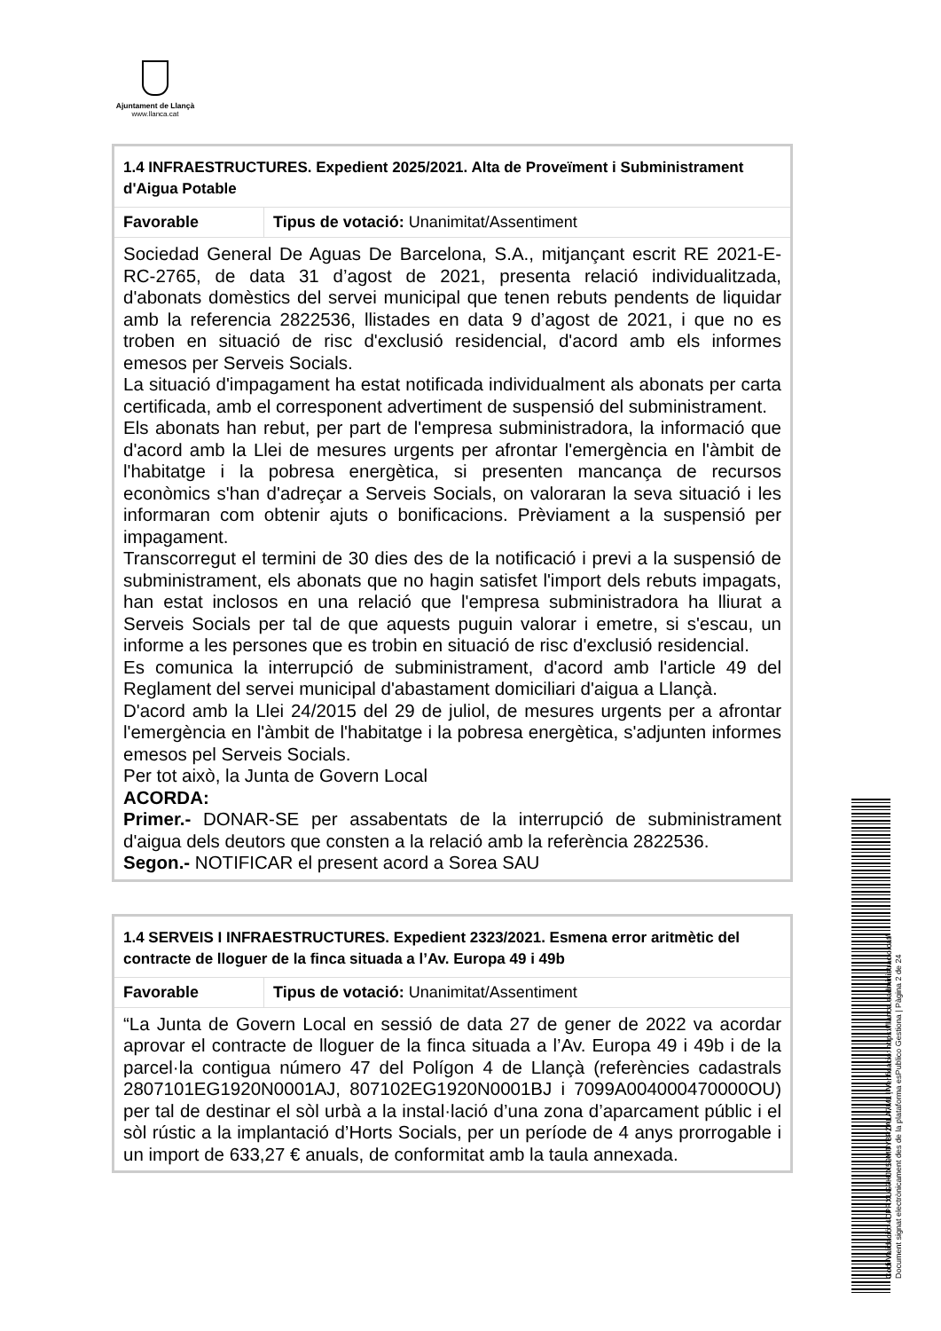Ajuntament de Llançà
www.llanca.cat
| 1.4 INFRAESTRUCTURES. Expedient 2025/2021. Alta de Proveïment i Subministrament d'Aigua Potable | |
| Favorable | Tipus de votació: Unanimitat/Assentiment |
| Sociedad General De Aguas De Barcelona, S.A., mitjançant escrit RE 2021-E-RC-2765, de data 31 d’agost de 2021, presenta relació individualitzada, d'abonats domèstics del servei municipal que tenen rebuts pendents de liquidar amb la referencia 2822536, llistades en data 9 d’agost de 2021, i que no es troben en situació de risc d'exclusió residencial, d'acord amb els informes emesos per Serveis Socials. La situació d'impagament ha estat notificada individualment als abonats per carta certificada, amb el corresponent advertiment de suspensió del subministrament. Els abonats han rebut, per part de l'empresa subministradora, la informació que d'acord amb la Llei de mesures urgents per afrontar l'emergència en l'àmbit de l'habitatge i la pobresa energètica, si presenten mancança de recursos econòmics s'han d'adreçar a Serveis Socials, on valoraran la seva situació i les informaran com obtenir ajuts o bonificacions. Prèviament a la suspensió per impagament. Transcorregut el termini de 30 dies des de la notificació i previ a la suspensió de subministrament, els abonats que no hagin satisfet l'import dels rebuts impagats, han estat inclosos en una relació que l'empresa subministradora ha lliurat a Serveis Socials per tal de que aquests puguin valorar i emetre, si s'escau, un informe a les persones que es trobin en situació de risc d'exclusió residencial. Es comunica la interrupció de subministrament, d'acord amb l'article 49 del Reglament del servei municipal d'abastament domiciliari d'aigua a Llançà. D'acord amb la Llei 24/2015 del 29 de juliol, de mesures urgents per a afrontar l'emergència en l'àmbit de l'habitatge i la pobresa energètica, s'adjunten informes emesos pel Serveis Socials. Per tot això, la Junta de Govern Local ACORDA: Primer.- DONAR-SE per assabentats de la interrupció de subministrament d'aigua dels deutors que consten a la relació amb la referència 2822536. Segon.- NOTIFICAR el present acord a Sorea SAU | |
| 1.4 SERVEIS I INFRAESTRUCTURES. Expedient 2323/2021. Esmena error aritmètic del contracte de lloguer de la finca situada a l’Av. Europa 49 i 49b | |
| Favorable | Tipus de votació: Unanimitat/Assentiment |
| “La Junta de Govern Local en sessió de data 27 de gener de 2022 va acordar aprovar el contracte de lloguer de la finca situada a l’Av. Europa 49 i 49b i de la parcel·la contigua número 47 del Polígon 4 de Llançà (referències cadastrals 2807101EG1920N0001AJ, 807102EG1920N0001BJ i 7099A004000470000OU) per tal de destinar el sòl urbà a la instal·lació d’una zona d’aparcament públic i el sòl rústic a la implantació d’Horts Socials, per un període de 4 anys prorrogable i un import de 633,27 € anuals, de conformitat amb la taula annexada. | |
Codi Validació: 4CPRXLG7HJX59MTY3PZALA7ML | Verificació: https://llanca.eadministracio.cat/
Document signat electrònicament des de la plataforma esPublico Gestiona | Pàgina 2 de 24